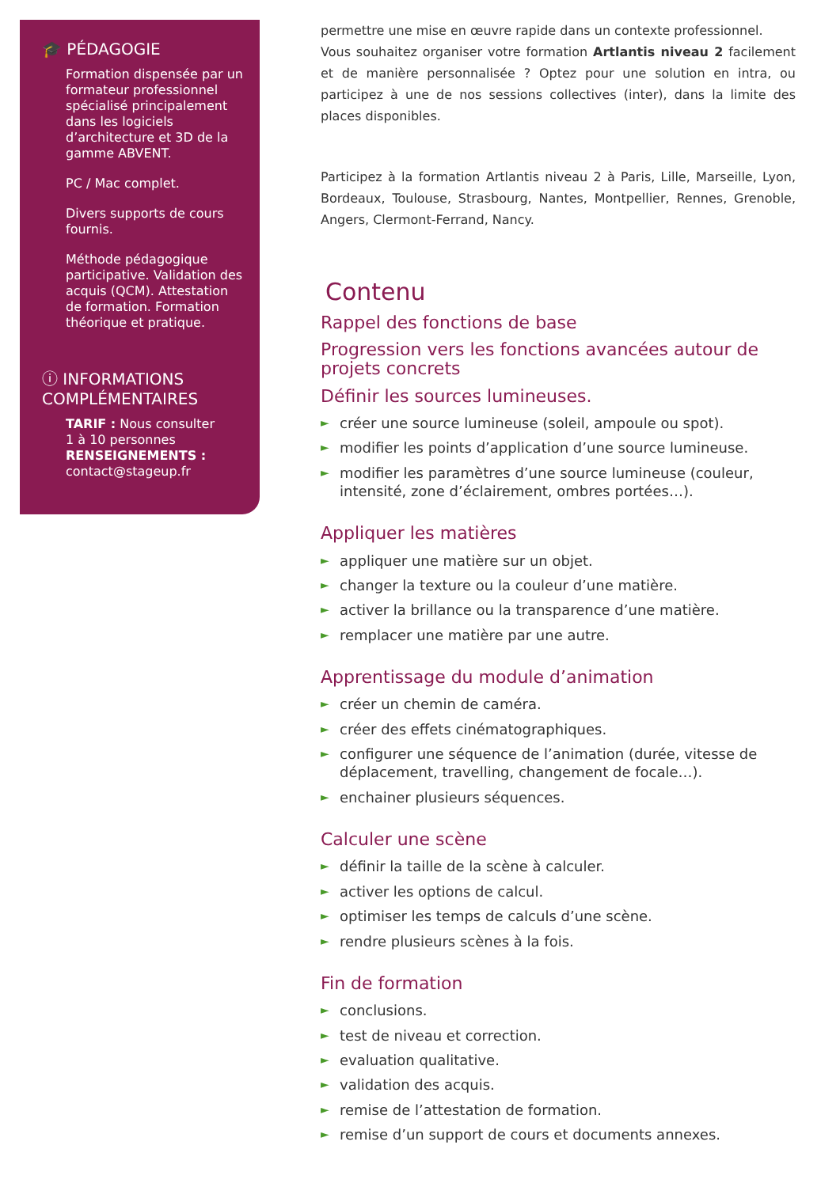🎓 PÉDAGOGIE
Formation dispensée par un formateur professionnel spécialisé principalement dans les logiciels d’architecture et 3D de la gamme ABVENT.
PC / Mac complet.
Divers supports de cours fournis.
Méthode pédagogique participative. Validation des acquis (QCM). Attestation de formation. Formation théorique et pratique.
ⓘ INFORMATIONS COMPLÉMENTAIRES
TARIF : Nous consulter
1 à 10 personnes
RENSEIGNEMENTS :
contact@stageup.fr
permettre une mise en œuvre rapide dans un contexte professionnel.
Vous souhaitez organiser votre formation Artlantis niveau 2 facilement et de manière personnalisée ? Optez pour une solution en intra, ou participez à une de nos sessions collectives (inter), dans la limite des places disponibles.
Participez à la formation Artlantis niveau 2 à Paris, Lille, Marseille, Lyon, Bordeaux, Toulouse, Strasbourg, Nantes, Montpellier, Rennes, Grenoble, Angers, Clermont-Ferrand, Nancy.
Contenu
Rappel des fonctions de base
Progression vers les fonctions avancées autour de projets concrets
Définir les sources lumineuses.
► créer une source lumineuse (soleil, ampoule ou spot).
► modifier les points d’application d’une source lumineuse.
► modifier les paramètres d’une source lumineuse (couleur, intensité, zone d’éclairement, ombres portées…).
Appliquer les matières
► appliquer une matière sur un objet.
► changer la texture ou la couleur d’une matière.
► activer la brillance ou la transparence d’une matière.
► remplacer une matière par une autre.
Apprentissage du module d’animation
► créer un chemin de caméra.
► créer des effets cinématographiques.
► configurer une séquence de l’animation (durée, vitesse de déplacement, travelling, changement de focale…).
► enchainer plusieurs séquences.
Calculer une scène
► définir la taille de la scène à calculer.
► activer les options de calcul.
► optimiser les temps de calculs d’une scène.
► rendre plusieurs scènes à la fois.
Fin de formation
► conclusions.
► test de niveau et correction.
► evaluation qualitative.
► validation des acquis.
► remise de l’attestation de formation.
► remise d’un support de cours et documents annexes.